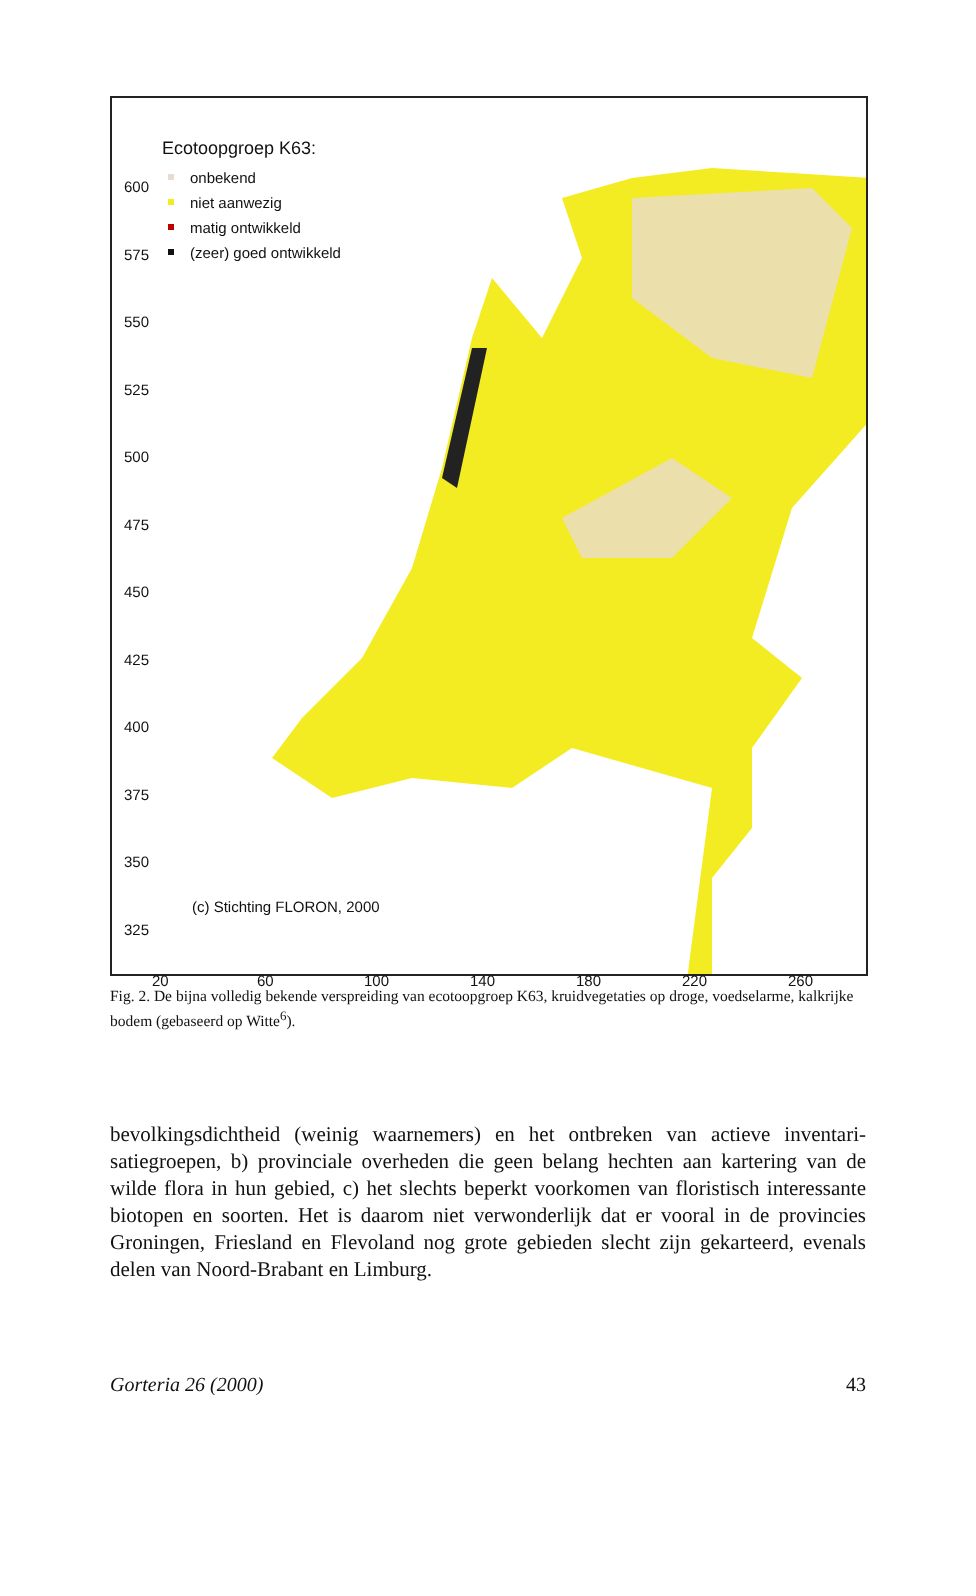600
575
550
525
500
475
450
425
400
375
350
325
Ecotoopgroep K63:
onbekend
niet aanwezig
matig ontwikkeld
(zeer) goed ontwikkeld
(c) Stichting FLORON, 2000
20 60 100 140 180 220 260
Fig. 2. De bijna volledig bekende verspreiding van ecotoopgroep K63, kruidvegetaties op droge, voedselarme, kalkrijke bodem (gebaseerd op Witte<sup>6</sup>).
bevolkingsdichtheid (weinig waarnemers) en het ontbreken van actieve inventari­satiegroepen, b) provinciale overheden die geen belang hechten aan kartering van de wilde flora in hun gebied, c) het slechts beperkt voorkomen van floristisch interessante biotopen en soorten. Het is daarom niet verwonderlijk dat er vooral in de provincies Groningen, Friesland en Flevoland nog grote gebieden slecht zijn gekarteerd, evenals delen van Noord-Brabant en Limburg.
Gorteria 26 (2000) 43